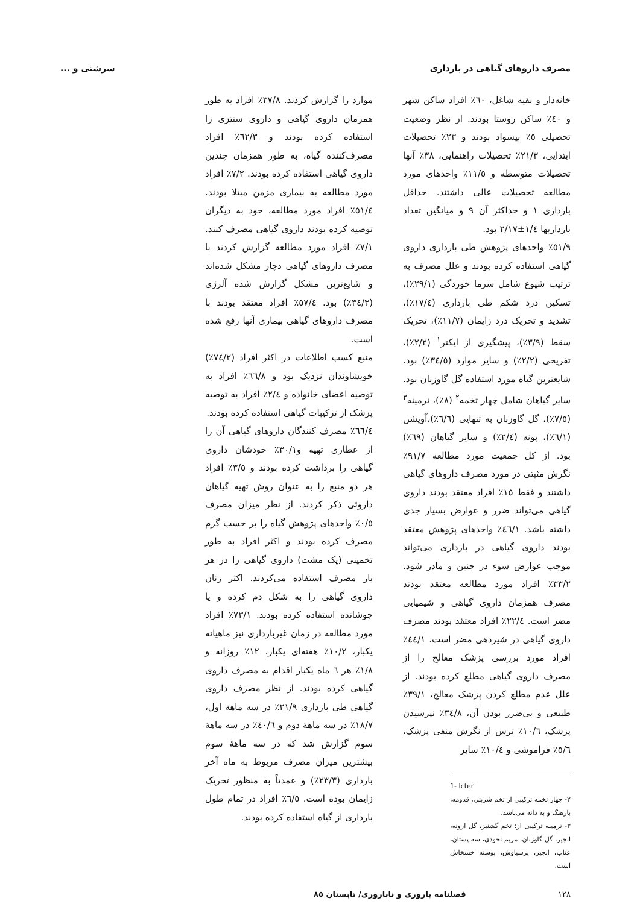مصرف داروهای گیاهی در بارداری سرشتی و ...
خانه‌دار و بقیه شاغل، ٦٠٪ افراد ساکن شهر و ٤٠٪ ساکن روستا بودند. از نظر وضعیت تحصیلی ٥٪ بیسواد بودند و ٢٣٪ تحصیلات ابتدایی، ٢١/٣٪ تحصیلات راهنمایی، ٣٨٪ آنها تحصیلات متوسطه و ١١/٥٪ واحدهای مورد مطالعه تحصیلات عالی داشتند. حداقل بارداری ١ و حداکثر آن ٩ و میانگین تعداد بارداریها ١/٤±٢/١٧ بود.
٥١/٩٪ واحدهای پژوهش طی بارداری داروی گیاهی استفاده کرده بودند و علل مصرف به ترتیب شیوع شامل سرما خوردگی (٢٩/١٪)، تسکین درد شکم طی بارداری (١٧/٤٪)، تشدید و تحریک درد زایمان (١١/٧٪)، تحریک سقط (٣/٩٪)، پیشگیری از ایکتر<sup>١</sup> (٢/٢٪)، تفریحی (٢/٢٪) و سایر موارد (٣٤/٥٪) بود. شایعترین گیاه مورد استفاده گل گاوزبان بود. سایر گیاهان شامل چهار تخمه<sup>٢</sup> (٨٪)، نرمینه<sup>٣</sup> (٧/٥٪)، گل گاوزبان به تنهایی (٦/٦٪)،آویشن (٦/١٪)، پونه (٢/٤٪) و سایر گیاهان (٦٩٪) بود. از کل جمعیت مورد مطالعه ٩١/٧٪ نگرش مثبتی در مورد مصرف داروهای گیاهی داشتند و فقط ١٥٪ افراد معتقد بودند داروی گیاهی می‌تواند ضرر و عوارض بسیار جدی داشته باشد. ٤٦/١٪ واحدهای پژوهش معتقد بودند داروی گیاهی در بارداری می‌تواند موجب عوارض سوء در جنین و مادر شود. ٣٣/٢٪ افراد مورد مطالعه معتقد بودند مصرف همزمان داروی گیاهی و شیمیایی مضر است. ٢٢/٤٪ افراد معتقد بودند مصرف داروی گیاهی در شیردهی مضر است. ٤٤/١٪ افراد مورد بررسی پزشک معالج را از مصرف داروی گیاهی مطلع کرده بودند. از علل عدم مطلع کردن پزشک معالج، ٣٩/١٪ طبیعی و بی‌ضرر بودن آن، ٣٤/٨٪ نپرسیدن پزشک، ١٠/٦٪ ترس از نگرش منفی پزشک، ٥/٦٪ فراموشی و ١٠/٤٪ سایر
1- Icter
٢- چهار تخمه ترکیبی از تخم شربتی، قدومه، بارهنگ و به دانه می‌باشد.
٣- نرمینه ترکیبی از: تخم گشنیز، گل ارونه، انجیر، گل گاوزبان، مریم نخودی، سه پستان، عناب، انجیر، پرسیاوش، پوسته خشخاش است.
موارد را گزارش کردند. ٣٧/٨٪ افراد به طور همزمان داروی گیاهی و داروی سنتزی را استفاده کرده بودند و ٦٢/٣٪ افراد مصرف‌کننده گیاه، به طور همزمان چندین داروی گیاهی استفاده کرده بودند. ٧/٢٪ افراد مورد مطالعه به بیماری مزمن مبتلا بودند. ٥١/٤٪ افراد مورد مطالعه، خود به دیگران توصیه کرده بودند داروی گیاهی مصرف کنند. ٧/١٪ افراد مورد مطالعه گزارش کردند با مصرف داروهای گیاهی دچار مشکل شده‌اند و شایع‌ترین مشکل گزارش شده آلرژی (٣٤/٣٪) بود. ٥٧/٤٪ افراد معتقد بودند با مصرف داروهای گیاهی بیماری آنها رفع شده است.
منبع کسب اطلاعات در اکثر افراد (٧٤/٢٪) خویشاوندان نزدیک بود و ٦٦/٨٪ افراد به توصیه اعضای خانواده و ٢/٤٪ افراد به توصیه پزشک از ترکیبات گیاهی استفاده کرده بودند.
٦٦/٤٪ مصرف کنندگان داروهای گیاهی آن را از عطاری تهیه و٣٠/١٪ خودشان داروی گیاهی را برداشت کرده بودند و ٣/٥٪ افراد هر دو منبع را به عنوان روش تهیه گیاهان داروئی ذکر کردند. از نظر میزان مصرف ٠/٥٪ واحدهای پژوهش گیاه را بر حسب گرم مصرف کرده بودند و اکثر افراد به طور تخمینی (یک مشت) داروی گیاهی را در هر بار مصرف استفاده می‌کردند. اکثر زنان داروی گیاهی را به شکل دم کرده و یا جوشانده استفاده کرده بودند. ٧٣/١٪ افراد مورد مطالعه در زمان غیربارداری نیز ماهیانه یکبار، ١٠/٢٪ هفته‌ای یکبار، ١٢٪ روزانه و ١/٨٪ هر ٦ ماه یکبار اقدام به مصرف داروی گیاهی کرده بودند. از نظر مصرف داروی گیاهی طی بارداری ٢١/٩٪ در سه ماههٔ اول، ١٨/٧٪ در سه ماههٔ دوم و ٤٠/٦٪ در سه ماههٔ سوم گزارش شد که در سه ماههٔ سوم بیشترین میزان مصرف مربوط به ماه آخر بارداری (٢٣/٣٪) و عمدتاً به منظور تحریک زایمان بوده است. ٦/٥٪ افراد در تمام طول بارداری از گیاه استفاده کرده بودند.
١٢٨ فصلنامه باروری و ناباروری/ تابستان ٨٥